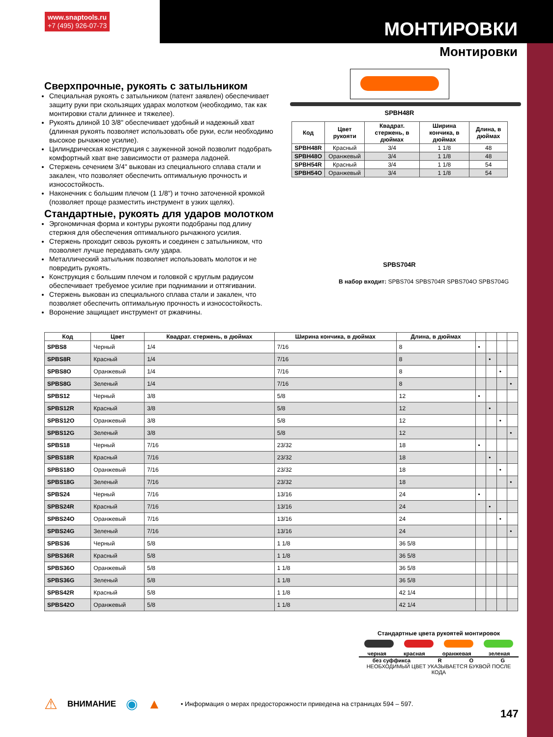www.snaptools.ru
+7 (495) 926-07-73
МОНТИРОВКИ
Монтировки
Сверхпрочные, рукоять с затыльником
Специальная рукоять с затыльником (патент заявлен) обеспечивает защиту руки при скользящих ударах молотком (необходимо, так как монтировки стали длиннее и тяжелее).
Рукоять длиной 10 3/8" обеспечивает удобный и надежный хват (длинная рукоять позволяет использовать обе руки, если необходимо высокое рычажное усилие).
Цилиндрическая конструкция с зауженной зоной позволит подобрать комфортный хват вне зависимости от размера ладоней.
Стержень сечением 3/4" выкован из специального сплава стали и закален, что позволяет обеспечить оптимальную прочность и износостойкость.
Наконечник с большим плечом (1 1/8") и точно заточенной кромкой (позволяет проще разместить инструмент в узких щелях).
Стандартные, рукоять для ударов молотком
Эргономичная форма и контуры рукояти подобраны под длину стержня для обеспечения оптимального рычажного усилия.
Стержень проходит сквозь рукоять и соединен с затыльником, что позволяет лучше передавать силу удара.
Металлический затыльник позволяет использовать молоток и не повредить рукоять.
Конструкция с большим плечом и головкой с круглым радиусом обеспечивает требуемое усилие при поднимании и оттягивании.
Стержень выкован из специального сплава стали и закален, что позволяет обеспечить оптимальную прочность и износостойкость.
Воронение защищает инструмент от ржавчины.
SPBH48R
| Код | Цвет рукояти | Квадрат. стержень, в дюймах | Ширина кончика, в дюймах | Длина, в дюймах |
| --- | --- | --- | --- | --- |
| SPBH48R | Красный | 3/4 | 1 1/8 | 48 |
| SPBH48O | Оранжевый | 3/4 | 1 1/8 | 48 |
| SPBH54R | Красный | 3/4 | 1 1/8 | 54 |
| SPBH54O | Оранжевый | 3/4 | 1 1/8 | 54 |
SPBS704R
В набор входит: SPBS704 SPBS704R SPBS704O SPBS704G
| Код | Цвет | Квадрат. стержень, в дюймах | Ширина кончика, в дюймах | Длина, в дюймах | | | | |
| --- | --- | --- | --- | --- | --- | --- | --- | --- |
| SPBS8 | Черный | 1/4 | 7/16 | 8 | • | | | |
| SPBS8R | Красный | 1/4 | 7/16 | 8 | | • | | |
| SPBS8O | Оранжевый | 1/4 | 7/16 | 8 | | | • | |
| SPBS8G | Зеленый | 1/4 | 7/16 | 8 | | | | • |
| SPBS12 | Черный | 3/8 | 5/8 | 12 | • | | | |
| SPBS12R | Красный | 3/8 | 5/8 | 12 | | • | | |
| SPBS12O | Оранжевый | 3/8 | 5/8 | 12 | | | • | |
| SPBS12G | Зеленый | 3/8 | 5/8 | 12 | | | | • |
| SPBS18 | Черный | 7/16 | 23/32 | 18 | • | | | |
| SPBS18R | Красный | 7/16 | 23/32 | 18 | | • | | |
| SPBS18O | Оранжевый | 7/16 | 23/32 | 18 | | | • | |
| SPBS18G | Зеленый | 7/16 | 23/32 | 18 | | | | • |
| SPBS24 | Черный | 7/16 | 13/16 | 24 | • | | | |
| SPBS24R | Красный | 7/16 | 13/16 | 24 | | • | | |
| SPBS24O | Оранжевый | 7/16 | 13/16 | 24 | | | • | |
| SPBS24G | Зеленый | 7/16 | 13/16 | 24 | | | | • |
| SPBS36 | Черный | 5/8 | 1 1/8 | 36 5/8 | | | | |
| SPBS36R | Красный | 5/8 | 1 1/8 | 36 5/8 | | | | |
| SPBS36O | Оранжевый | 5/8 | 1 1/8 | 36 5/8 | | | | |
| SPBS36G | Зеленый | 5/8 | 1 1/8 | 36 5/8 | | | | |
| SPBS42R | Красный | 5/8 | 1 1/8 | 42 1/4 | | | | |
| SPBS42O | Оранжевый | 5/8 | 1 1/8 | 42 1/4 | | | | |
Стандартные цвета рукоятей монтировок
черная красная оранжевая зеленая
без суффикса R O G
НЕОБХОДИМЫЙ ЦВЕТ УКАЗЫВАЕТСЯ БУКВОЙ ПОСЛЕ КОДА
⚠ ВНИМАНИЕ ◉ ▲ • Информация о мерах предосторожности приведена на страницах 594 – 597.
147